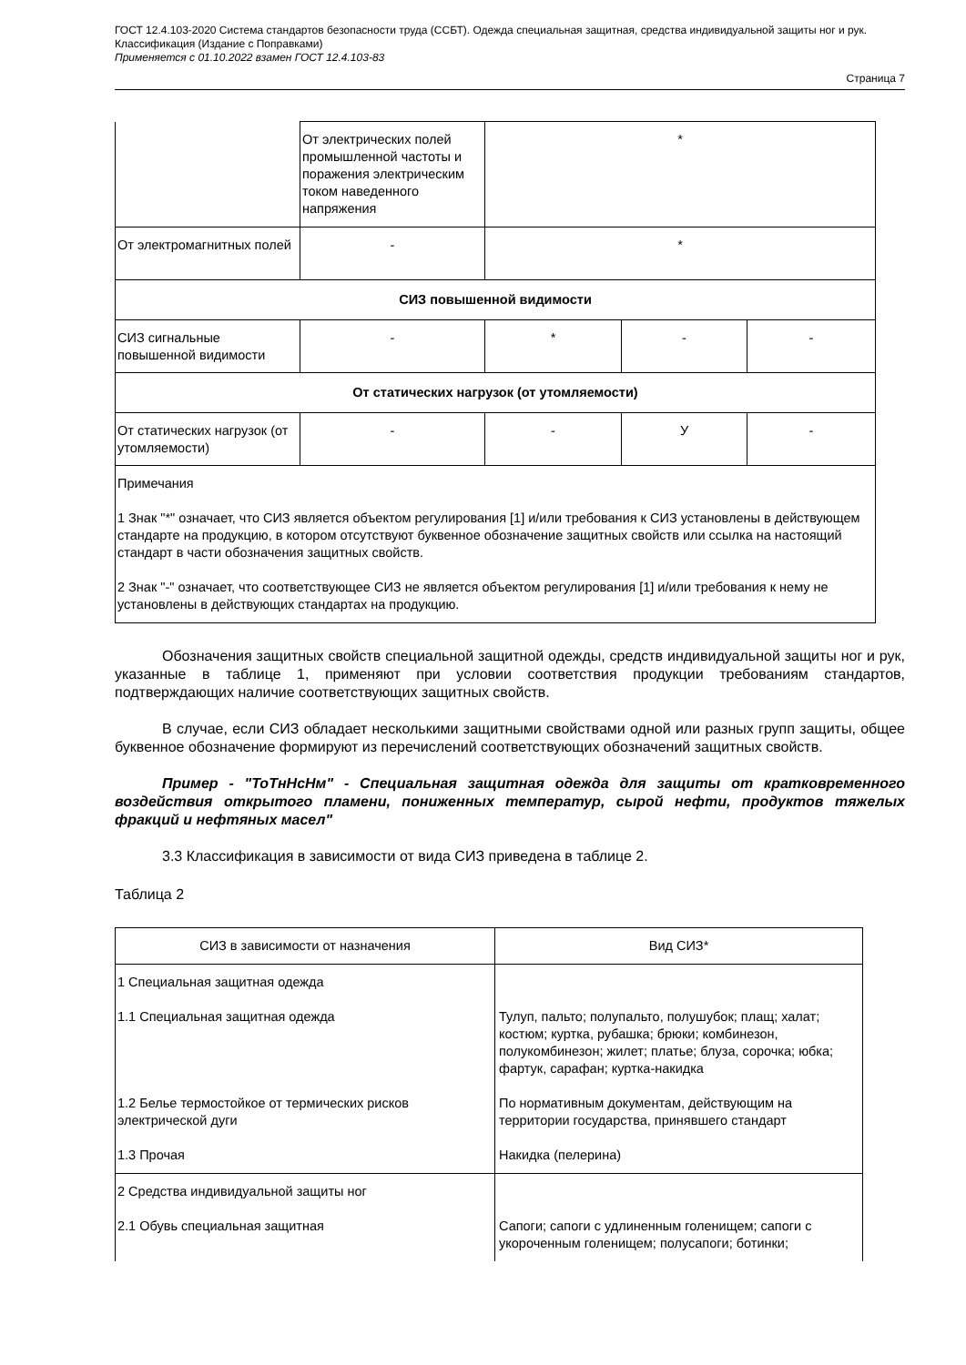ГОСТ 12.4.103-2020 Система стандартов безопасности труда (ССБТ). Одежда специальная защитная, средства индивидуальной защиты ног и рук. Классификация (Издание с Поправками)
Применяется с 01.10.2022 взамен ГОСТ 12.4.103-83
Страница 7
| | От электрических полей промышленной частоты и поражения электрическим током наведенного напряжения | * | | |
| От электромагнитных полей | - | * | | |
| СИЗ повышенной видимости | | | | |
| СИЗ сигнальные повышенной видимости | - | * | - | - |
| От статических нагрузок (от утомляемости) | | | | |
| От статических нагрузок (от утомляемости) | - | - | У | - |
| Примечания 1 Знак "*" означает, что СИЗ является объектом регулирования [1] и/или требования к СИЗ установлены в действующем стандарте на продукцию, в котором отсутствуют буквенное обозначение защитных свойств или ссылка на настоящий стандарт в части обозначения защитных свойств. 2 Знак "-" означает, что соответствующее СИЗ не является объектом регулирования [1] и/или требования к нему не установлены в действующих стандартах на продукцию. | | | | |
Обозначения защитных свойств специальной защитной одежды, средств индивидуальной защиты ног и рук, указанные в таблице 1, применяют при условии соответствия продукции требованиям стандартов, подтверждающих наличие соответствующих защитных свойств.
В случае, если СИЗ обладает несколькими защитными свойствами одной или разных групп защиты, общее буквенное обозначение формируют из перечислений соответствующих обозначений защитных свойств.
Пример - "ТоТнНсНм" - Специальная защитная одежда для защиты от кратковременного воздействия открытого пламени, пониженных температур, сырой нефти, продуктов тяжелых фракций и нефтяных масел"
3.3 Классификация в зависимости от вида СИЗ приведена в таблице 2.
Таблица 2
| СИЗ в зависимости от назначения | Вид СИЗ* |
| 1 Специальная защитная одежда 1.1 Специальная защитная одежда 1.2 Белье термостойкое от термических рисков электрической дуги 1.3 Прочая | Тулуп, пальто; полупальто, полушубок; плащ; халат; костюм; куртка, рубашка; брюки; комбинезон, полукомбинезон; жилет; платье; блуза, сорочка; юбка; фартук, сарафан; куртка-накидка По нормативным документам, действующим на территории государства, принявшего стандарт Накидка (пелерина) |
| 2 Средства индивидуальной защиты ног 2.1 Обувь специальная защитная | Сапоги; сапоги с удлиненным голенищем; сапоги с укороченным голенищем; полусапоги; ботинки; |